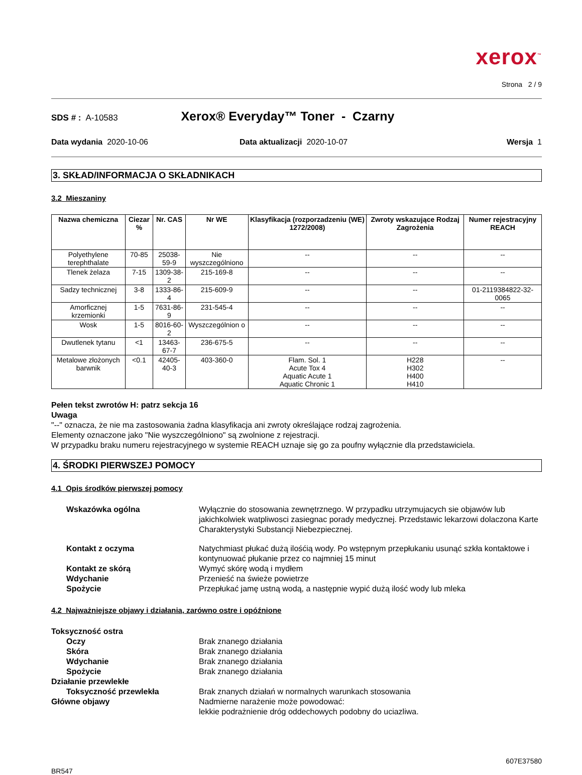xerox<sup>™</sup>
Strona 2 / 9
SDS # : A-10583 Xerox® Everyday™ Toner - Czarny
Data wydania 2020-10-06 Data aktualizacji 2020-10-07 Wersja 1
3. SKŁAD/INFORMACJA O SKŁADNIKACH
3.2 Mieszaniny
| Nazwa chemiczna | Ciezar % | Nr. CAS | Nr WE | Klasyfikacja (rozporzadzeniu (WE) 1272/2008) | Zwroty wskazujące Rodzaj Zagrożenia | Numer rejestracyjny REACH |
| --- | --- | --- | --- | --- | --- | --- |
| Polyethylene terephthalate | 70-85 | 25038-59-9 | Nie wyszczególniono | -- | -- | -- |
| Tlenek żelaza | 7-15 | 1309-38-2 | 215-169-8 | -- | -- | -- |
| Sadzy technicznej | 3-8 | 1333-86-4 | 215-609-9 | -- | -- | 01-2119384822-32-0065 |
| Amorficznej krzemionki | 1-5 | 7631-86-9 | 231-545-4 | -- | -- | -- |
| Wosk | 1-5 | 8016-60-2 | Wyszczególnion o | -- | -- | -- |
| Dwutlenek tytanu | <1 | 13463-67-7 | 236-675-5 | -- | -- | -- |
| Metalowe złożonych barwnik | <0.1 | 42405-40-3 | 403-360-0 | Flam. Sol. 1 Acute Tox 4 Aquatic Acute 1 Aquatic Chronic 1 | H228 H302 H400 H410 | -- |
Pełen tekst zwrotów H: patrz sekcja 16
Uwaga
"--" oznacza, że nie ma zastosowania żadna klasyfikacja ani zwroty określające rodzaj zagrożenia.
Elementy oznaczone jako "Nie wyszczególniono" są zwolnione z rejestracji.
W przypadku braku numeru rejestracyjnego w systemie REACH uznaje się go za poufny wyłącznie dla przedstawiciela.
4. ŚRODKI PIERWSZEJ POMOCY
4.1 Opis środków pierwszej pomocy
Wskazówka ogólna Wyłącznie do stosowania zewnętrznego. W przypadku utrzymujacych sie objawów lub jakichkolwiek watpliwosci zasiegnac porady medycznej. Przedstawic lekarzowi dolaczona Karte Charakterystyki Substancji Niebezpiecznej.
Kontakt z oczyma Natychmiast płukać dużą ilośćią wody. Po wstępnym przepłukaniu usunąć szkła kontaktowe i kontynuować płukanie przez co najmniej 15 minut
Kontakt ze skórą Wymyć skórę wodą i mydłem
Wdychanie Przenieść na świeże powietrze
Spożycie Przepłukać jamę ustną wodą, a następnie wypić dużą ilość wody lub mleka
4.2 Najważniejsze objawy i działania, zarówno ostre i opóźnione
Toksyczność ostra
Oczy Brak znanego działania
Skóra Brak znanego działania
Wdychanie Brak znanego działania
Spożycie Brak znanego działania
Działanie przewlekłe
Toksyczność przewlekła Brak znanych działań w normalnych warunkach stosowania
Główne objawy Nadmierne narażenie może powodować:
lekkie podrażnienie dróg oddechowych podobny do uciazliwa.
607E37580
BR547